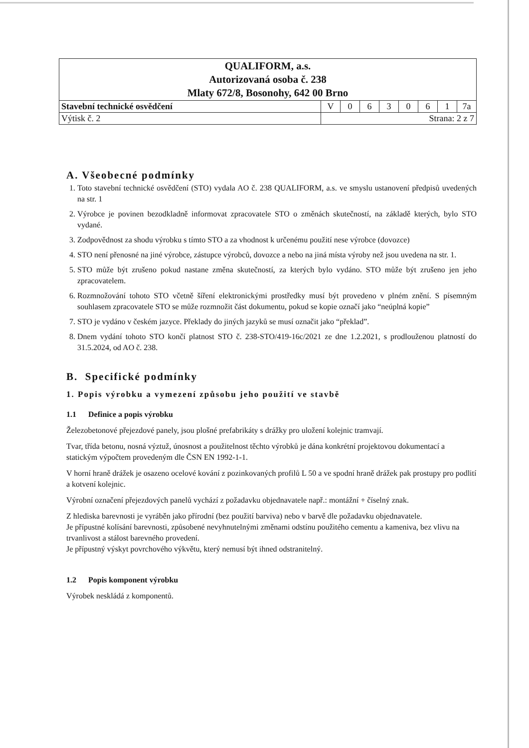| QUALIFORM, a.s. Autorizovaná osoba č. 238 Mlaty 672/8, Bosonohy, 642 00 Brno | | | | | | | | |
| Stavební technické osvědčení | V | 0 | 6 | 3 | 0 | 6 | 1 | 7a |
| Výtisk č. 2 | Strana: 2 z 7 | | | | | | | |
A. Všeobecné podmínky
1. Toto stavební technické osvědčení (STO) vydala AO č. 238 QUALIFORM, a.s. ve smyslu ustanovení předpisů uvedených na str. 1
2. Výrobce je povinen bezodkladně informovat zpracovatele STO o změnách skutečností, na základě kterých, bylo STO vydané.
3. Zodpovědnost za shodu výrobku s tímto STO a za vhodnost k určenému použití nese výrobce (dovozce)
4. STO není přenosné na jiné výrobce, zástupce výrobců, dovozce a nebo na jiná místa výroby než jsou uvedena na str. 1.
5. STO může být zrušeno pokud nastane změna skutečností, za kterých bylo vydáno. STO může být zrušeno jen jeho zpracovatelem.
6. Rozmnožování tohoto STO včetně šíření elektronickými prostředky musí být provedeno v plném znění. S písemným souhlasem zpracovatele STO se může rozmnožit část dokumentu, pokud se kopie označí jako “neúplná kopie”
7. STO je vydáno v českém jazyce. Překlady do jiných jazyků se musí označit jako “překlad”.
8. Dnem vydání tohoto STO končí platnost STO č. 238-STO/419-16c/2021 ze dne 1.2.2021, s prodlouženou platností do 31.5.2024, od AO č. 238.
B. Specifické podmínky
1. Popis výrobku a vymezení způsobu jeho použití ve stavbě
1.1 Definice a popis výrobku
Železobetonové přejezdové panely, jsou plošné prefabrikáty s drážky pro uložení kolejnic tramvají.
Tvar, třída betonu, nosná výztuž, únosnost a použitelnost těchto výrobků je dána konkrétní projektovou dokumentací a statickým výpočtem provedeným dle ČSN EN 1992-1-1.
V horní hraně drážek je osazeno ocelové kování z pozinkovaných profilů L 50 a ve spodní hraně drážek pak prostupy pro podlití a kotvení kolejnic.
Výrobní označení přejezdových panelů vychází z požadavku objednavatele např.: montážní + číselný znak.
Z hlediska barevnosti je vyráběn jako přírodní (bez použití barviva) nebo v barvě dle požadavku objednavatele.
Je přípustné kolísání barevnosti, způsobené nevyhnutelnými změnami odstínu použitého cementu a kameniva, bez vlivu na trvanlivost a stálost barevného provedení.
Je přípustný výskyt povrchového výkvětu, který nemusí být ihned odstranitelný.
1.2 Popis komponent výrobku
Výrobek neskládá z komponentů.